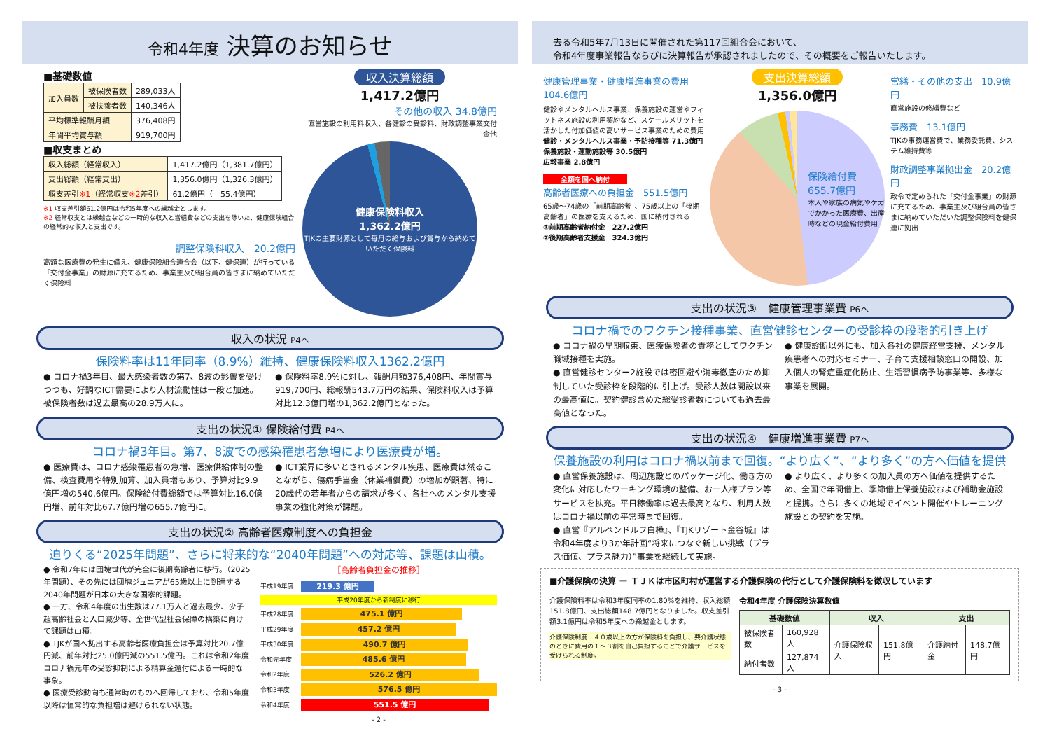令和4年度 決算のお知らせ
■基礎数値
| 加入員数 | 被保険者数 | 289,033人 |
| | 被扶養者数 | 140,346人 |
| 平均標準報酬月額 | | 376,408円 |
| 年間平均賞与額 | | 919,700円 |
■収支まとめ
| 収入総額（経常収入） | 1,417.2億円（1,381.7億円） |
| 支出総額（経常支出） | 1,356.0億円（1,326.3億円） |
| 収支差引 ※1 （経常収支 ※2 差引） | 61.2億円（ 55.4億円） |
※1 収支差引額61.2億円は令和5年度への繰越金とします。
※2 経常収支とは繰越金などの一時的な収入と営繕費などの支出を除いた、健康保険組合の経常的な収入と支出です。
調整保険料収入　20.2億円
高額な医療費の発生に備え、健康保険組合連合会（以下、健保連）が行っている「交付金事業」の財源に充てるため、事業主及び組合員の皆さまに納めていただく保険料
収入決算総額
1,417.2億円
その他の収入 34.8億円
直営施設の利用料収入、各健診の受診料、財政調整事業交付金他
健康保険料収入
1,362.2億円
TJKの主要財源として毎月の給与および賞与から納めていただく保険料
収入の状況 P4へ
保険料率は11年同率（8.9%）維持、健康保険料収入1362.2億円
● コロナ禍3年目、最大感染者数の第7、8波の影響を受けつつも、好調なICT需要により人材流動性は一段と加速。被保険者数は過去最高の28.9万人に。
● 保険料率8.9%に対し、報酬月額376,408円、年間賞与919,700円、総報酬543.7万円の結果、保険料収入は予算対比12.3億円増の1,362.2億円となった。
支出の状況① 保険給付費 P4へ
コロナ禍3年目。第7、8波での感染罹患者急増により医療費が増。
● 医療費は、コロナ感染罹患者の急増、医療供給体制の整備、検査費用や特別加算、加入員増もあり、予算対比9.9億円増の540.6億円。保険給付費総額では予算対比16.0億円増、前年対比67.7億円増の655.7億円に。
● ICT業界に多いとされるメンタル疾患、医療費は然ることながら、傷病手当金（休業補償費）の増加が顕著、特に20歳代の若年者からの請求が多く、各社へのメンタル支援事業の強化対策が課題。
支出の状況② 高齢者医療制度への負担金
迫りくる“2025年問題”、さらに将来的な“2040年問題”への対応等、課題は山積。
● 令和7年には団塊世代が完全に後期高齢者に移行。（2025年問題）、その先には団塊ジュニアが65歳以上に到達する2040年問題が日本の大きな国家的課題。
● 一方、令和4年度の出生数は77.1万人と過去最少、少子超高齢社会と人口減少等、全世代型社会保障の構築に向けて課題は山積。
● TJKが国へ拠出する高齢者医療負担金は予算対比20.7億円減、前年対比25.0億円減の551.5億円。これは令和2年度コロナ禍元年の受診抑制による精算金還付による一時的な事象。
● 医療受診動向も通常時のものへ回帰しており、令和5年度以降は恒常的な負担増は避けられない状態。
［高齢者負担金の推移］
平成19年度 219.3 億円
平成20年度から新制度に移行
平成28年度 475.1 億円
平成29年度 457.2 億円
平成30年度 490.7 億円
令和元年度 485.6 億円
令和2年度 526.2 億円
令和3年度 576.5 億円
令和4年度 551.5 億円
- 2 -
去る令和5年7月13日に開催された第117回組合会において、
令和4年度事業報告ならびに決算報告が承認されましたので、その概要をご報告いたします。
健康管理事業・健康増進事業の費用 104.6億円
健診やメンタルヘルス事業、保養施設の運営やフィットネス施設の利用契約など、スケールメリットを活かした付加価値の高いサービス事業のための費用
健診・メンタルヘルス事業・予防接種等 71.3億円
保養施設・運動施設等 30.5億円
広報事業 2.8億円
全額を国へ納付
高齢者医療への負担金　551.5億円
65歳～74歳の「前期高齢者」、75歳以上の「後期高齢者」の医療を支えるため、国に納付される
①前期高齢者納付金　227.2億円
②後期高齢者支援金　324.3億円
支出決算総額
1,356.0億円
保険給付費 655.7億円
本人や家族の病気やケガでかかった医療費、出産時などの現金給付費用
営繕・その他の支出　10.9億円
直営施設の修繕費など
事務費　13.1億円
TJKの事務運営費で、業務委託費、システム維持費等
財政調整事業拠出金　20.2億円
政令で定められた「交付金事業」の財源に充てるため、事業主及び組合員の皆さまに納めていただいた調整保険料を健保連に拠出
支出の状況③　健康管理事業費 P6へ
コロナ禍でのワクチン接種事業、直営健診センターの受診枠の段階的引き上げ
● コロナ禍の早期収束、医療保険者の責務としてワクチン職域接種を実施。
● 直営健診センター2施設では密回避や消毒徹底のため抑制していた受診枠を段階的に引上げ。受診人数は開設以来の最高値に。契約健診含めた総受診者数についても過去最高値となった。
● 健康診断以外にも、加入各社の健康経営支援、メンタル疾患者への対応セミナー、子育て支援相談窓口の開設、加入個人の腎症重症化防止、生活習慣病予防事業等、多様な事業を展開。
支出の状況④　健康増進事業費 P7へ
保養施設の利用はコロナ禍以前まで回復。“より広く”、“より多く”の方へ価値を提供
● 直営保養施設は、周辺施設とのパッケージ化、働き方の変化に対応したワーキング環境の整備、お一人様プラン等サービスを拡充。平日稼働率は過去最高となり、利用人数はコロナ禍以前の平常時まで回復。
● 直営『アルペンドルフ白樺』、『TJKリゾート金谷城』は令和4年度より3か年計画“将来につなぐ新しい挑戦（プラス価値、プラス魅力）”事業を継続して実施。
● より広く、より多くの加入員の方へ価値を提供するため、全国で年間借上、季節借上保養施設および補助金施設と提携。さらに多くの地域でイベント開催やトレーニング施設との契約を実施。
■介護保険の決算 ー ＴＪＫは市区町村が運営する介護保険の代行として介護保険料を徴収しています
介護保険料率は令和3年度同率の1.80%を維持、収入総額151.8億円、支出総額148.7億円となりました。収支差引額3.1億円は令和5年度への繰越金とします。
介護保険制度ー４０歳以上の方が保険料を負担し、要介護状態のときに費用の１～３割を自己負担することで介護サービスを受けられる制度。
令和4年度 介護保険決算数値
| 基礎数値 | | 収入 | | 支出 | |
| --- | --- | --- | --- | --- | --- |
| 被保険者数 | 160,928人 | 介護保険収入 | 151.8億円 | 介護納付金 | 148.7億円 |
| 納付者数 | 127,874人 | | | | |
- 3 -